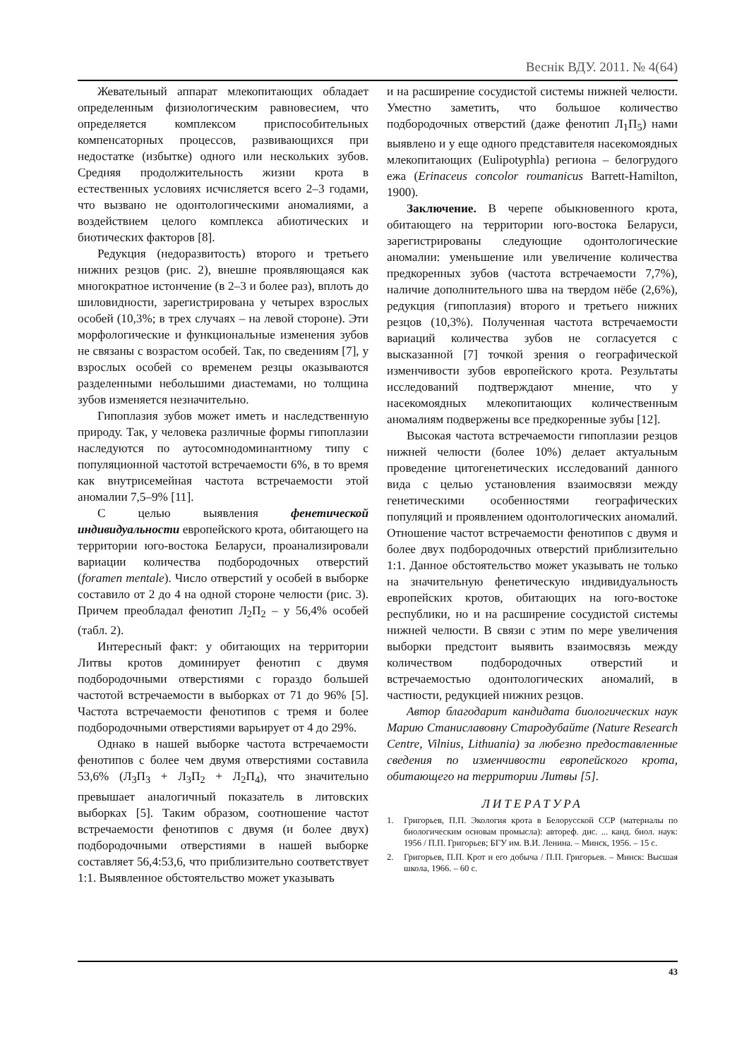Веснік ВДУ. 2011. № 4(64)
Жевательный аппарат млекопитающих обладает определенным физиологическим равновесием, что определяется комплексом приспособительных компенсаторных процессов, развивающихся при недостатке (избытке) одного или нескольких зубов. Средняя продолжительность жизни крота в естественных условиях исчисляется всего 2–3 годами, что вызвано не одонтологическими аномалиями, а воздействием целого комплекса абиотических и биотических факторов [8].
Редукция (недоразвитость) второго и третьего нижних резцов (рис. 2), внешне проявляющаяся как многократное истончение (в 2–3 и более раз), вплоть до шиловидности, зарегистрирована у четырех взрослых особей (10,3%; в трех случаях – на левой стороне). Эти морфологические и функциональные изменения зубов не связаны с возрастом особей. Так, по сведениям [7], у взрослых особей со временем резцы оказываются разделенными небольшими диастемами, но толщина зубов изменяется незначительно.
Гипоплазия зубов может иметь и наследственную природу. Так, у человека различные формы гипоплазии наследуются по аутосомнодоминантному типу с популяционной частотой встречаемости 6%, в то время как внутрисемейная частота встречаемости этой аномалии 7,5–9% [11].
С целью выявления фенетической индивидуальности европейского крота, обитающего на территории юго-востока Беларуси, проанализировали вариации количества подбородочных отверстий (foramen mentale). Число отверстий у особей в выборке составило от 2 до 4 на одной стороне челюсти (рис. 3). Причем преобладал фенотип Л<sub>2</sub>П<sub>2</sub> – у 56,4% особей (табл. 2).
Интересный факт: у обитающих на территории Литвы кротов доминирует фенотип с двумя подбородочными отверстиями с гораздо большей частотой встречаемости в выборках от 71 до 96% [5]. Частота встречаемости фенотипов с тремя и более подбородочными отверстиями варьирует от 4 до 29%.
Однако в нашей выборке частота встречаемости фенотипов с более чем двумя отверстиями составила 53,6% (Л<sub>3</sub>П<sub>3</sub> + Л<sub>3</sub>П<sub>2</sub> + Л<sub>2</sub>П<sub>4</sub>), что значительно превышает аналогичный показатель в литовских выборках [5]. Таким образом, соотношение частот встречаемости фенотипов с двумя (и более двух) подбородочными отверстиями в нашей выборке составляет 56,4:53,6, что приблизительно соответствует 1:1. Выявленное обстоятельство может указывать
и на расширение сосудистой системы нижней челюсти. Уместно заметить, что большое количество подбородочных отверстий (даже фенотип Л<sub>1</sub>П<sub>5</sub>) нами выявлено и у еще одного представителя насекомоядных млекопитающих (Eulipotyphla) региона – белогрудого ежа (Erinaceus concolor roumanicus Barrett-Hamilton, 1900).
Заключение. В черепе обыкновенного крота, обитающего на территории юго-востока Беларуси, зарегистрированы следующие одонтологические аномалии: уменьшение или увеличение количества предкоренных зубов (частота встречаемости 7,7%), наличие дополнительного шва на твердом нёбе (2,6%), редукция (гипоплазия) второго и третьего нижних резцов (10,3%). Полученная частота встречаемости вариаций количества зубов не согласуется с высказанной [7] точкой зрения о географической изменчивости зубов европейского крота. Результаты исследований подтверждают мнение, что у насекомоядных млекопитающих количественным аномалиям подвержены все предкоренные зубы [12].
Высокая частота встречаемости гипоплазии резцов нижней челюсти (более 10%) делает актуальным проведение цитогенетических исследований данного вида с целью установления взаимосвязи между генетическими особенностями географических популяций и проявлением одонтологических аномалий. Отношение частот встречаемости фенотипов с двумя и более двух подбородочных отверстий приблизительно 1:1. Данное обстоятельство может указывать не только на значительную фенетическую индивидуальность европейских кротов, обитающих на юго-востоке республики, но и на расширение сосудистой системы нижней челюсти. В связи с этим по мере увеличения выборки предстоит выявить взаимосвязь между количеством подбородочных отверстий и встречаемостью одонтологических аномалий, в частности, редукцией нижних резцов.
Автор благодарит кандидата биологических наук Марию Станиславовну Стародубайте (Nature Research Centre, Vilnius, Lithuania) за любезно предоставленные сведения по изменчивости европейского крота, обитающего на территории Литвы [5].
ЛИТЕРАТУРА
1. Григорьев, П.П. Экология крота в Белорусской ССР (материалы по биологическим основам промысла): автореф. дис. ... канд. биол. наук: 1956 / П.П. Григорьев; БГУ им. В.И. Ленина. – Минск, 1956. – 15 с.
2. Григорьев, П.П. Крот и его добыча / П.П. Григорьев. – Минск: Высшая школа, 1966. – 60 с.
43